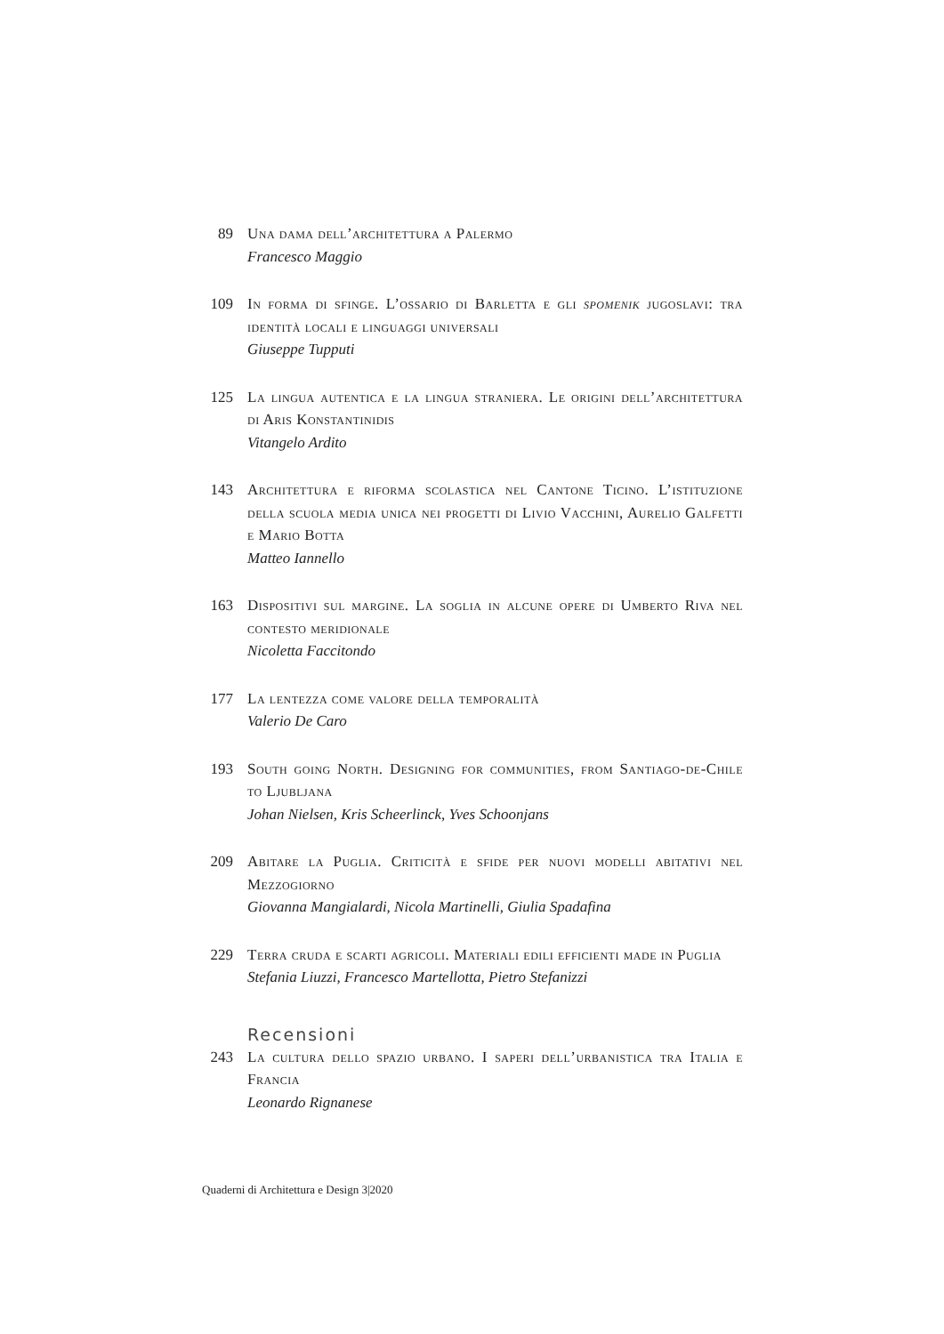89 Una dama dell’architettura a Palermo
Francesco Maggio
109 In forma di sfinge. L’ossario di Barletta e gli spomenik jugoslavi: tra identità locali e linguaggi universali
Giuseppe Tupputi
125 La lingua autentica e la lingua straniera. Le origini dell’architettura di Aris Konstantinidis
Vitangelo Ardito
143 Architettura e riforma scolastica nel Cantone Ticino. L’istituzione della scuola media unica nei progetti di Livio Vacchini, Aurelio Galfetti e Mario Botta
Matteo Iannello
163 Dispositivi sul margine. La soglia in alcune opere di Umberto Riva nel contesto meridionale
Nicoletta Faccitondo
177 La lentezza come valore della temporalità
Valerio De Caro
193 South going North. Designing for communities, from Santiago-de-Chile to Ljubljana
Johan Nielsen, Kris Scheerlinck, Yves Schoonjans
209 Abitare la Puglia. Criticità e sfide per nuovi modelli abitativi nel Mezzogiorno
Giovanna Mangialardi, Nicola Martinelli, Giulia Spadafina
229 Terra cruda e scarti agricoli. Materiali edili efficienti made in Puglia
Stefania Liuzzi, Francesco Martellotta, Pietro Stefanizzi
Recensioni
243 La cultura dello spazio urbano. I saperi dell’urbanistica tra Italia e Francia
Leonardo Rignanese
Quaderni di Architettura e Design 3|2020